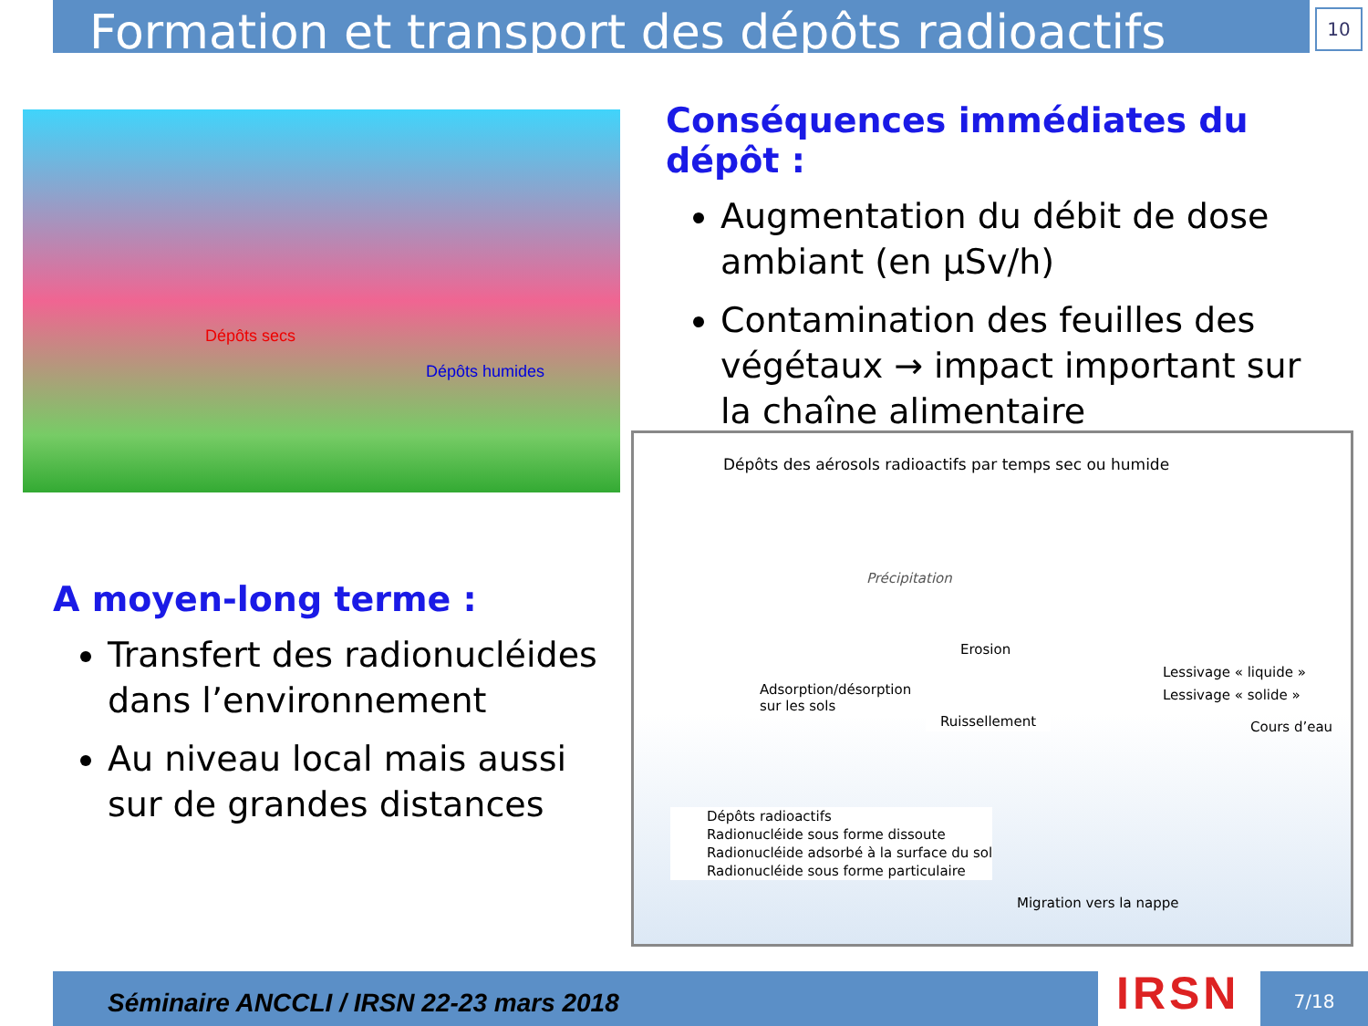Formation et transport des dépôts radioactifs
10
Dépôts secs
Dépôts humides
Conséquences immédiates du dépôt :
Augmentation du débit de dose ambiant (en µSv/h)
Contamination des feuilles des végétaux → impact important sur la chaîne alimentaire
Dépôts des aérosols radioactifs par temps sec ou humide
Précipitation
Erosion
Adsorption/désorption
sur les sols
Ruissellement
Lessivage « liquide »
Lessivage « solide »
Cours d’eau
Dépôts radioactifs
Radionucléide sous forme dissoute
Radionucléide adsorbé à la surface du sol
Radionucléide sous forme particulaire
Migration vers la nappe
A moyen-long terme :
Transfert des radionucléides dans l’environnement
Au niveau local mais aussi sur de grandes distances
Séminaire ANCCLI / IRSN 22-23 mars 2018 IRSN 7/18